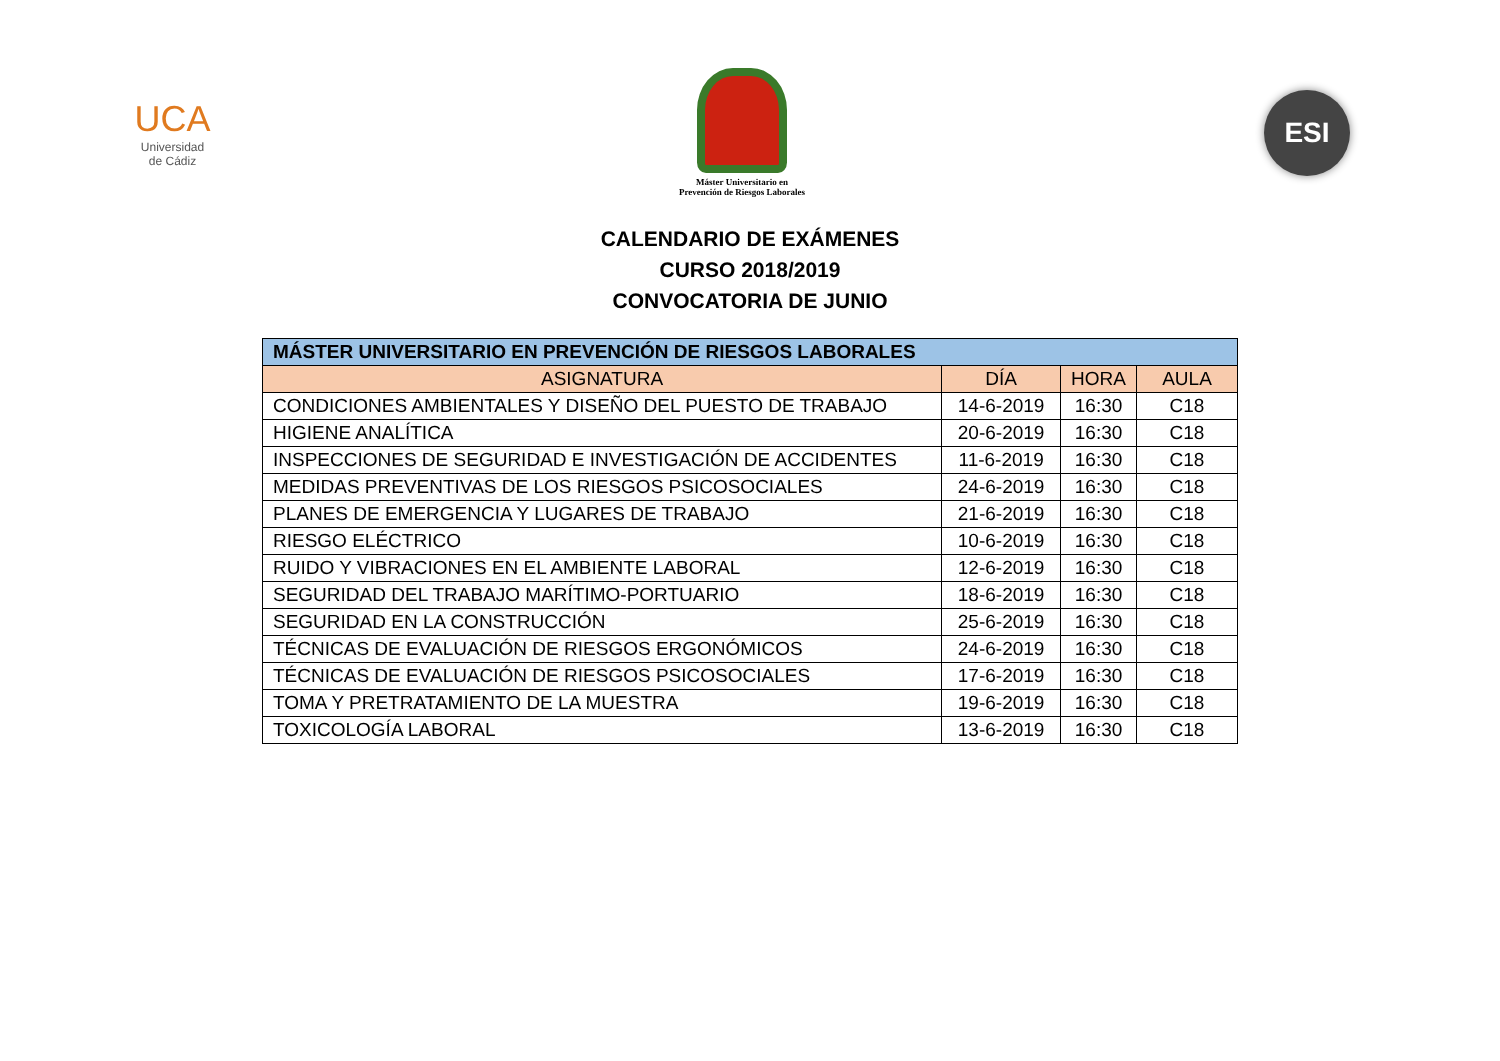UCA
Universidad
de Cádiz
Máster Universitario en
Prevención de Riesgos Laborales
ESI
CALENDARIO DE EXÁMENES
CURSO 2018/2019
CONVOCATORIA DE JUNIO
| MÁSTER UNIVERSITARIO EN PREVENCIÓN DE RIESGOS LABORALES | | | |
| --- | --- | --- | --- |
| ASIGNATURA | DÍA | HORA | AULA |
| CONDICIONES AMBIENTALES Y DISEÑO DEL PUESTO DE TRABAJO | 14-6-2019 | 16:30 | C18 |
| HIGIENE ANALÍTICA | 20-6-2019 | 16:30 | C18 |
| INSPECCIONES DE SEGURIDAD E INVESTIGACIÓN DE ACCIDENTES | 11-6-2019 | 16:30 | C18 |
| MEDIDAS PREVENTIVAS DE LOS RIESGOS PSICOSOCIALES | 24-6-2019 | 16:30 | C18 |
| PLANES DE EMERGENCIA Y LUGARES DE TRABAJO | 21-6-2019 | 16:30 | C18 |
| RIESGO ELÉCTRICO | 10-6-2019 | 16:30 | C18 |
| RUIDO Y VIBRACIONES EN EL AMBIENTE LABORAL | 12-6-2019 | 16:30 | C18 |
| SEGURIDAD DEL TRABAJO MARÍTIMO-PORTUARIO | 18-6-2019 | 16:30 | C18 |
| SEGURIDAD EN LA CONSTRUCCIÓN | 25-6-2019 | 16:30 | C18 |
| TÉCNICAS DE EVALUACIÓN DE RIESGOS ERGONÓMICOS | 24-6-2019 | 16:30 | C18 |
| TÉCNICAS DE EVALUACIÓN DE RIESGOS PSICOSOCIALES | 17-6-2019 | 16:30 | C18 |
| TOMA Y PRETRATAMIENTO DE LA MUESTRA | 19-6-2019 | 16:30 | C18 |
| TOXICOLOGÍA LABORAL | 13-6-2019 | 16:30 | C18 |